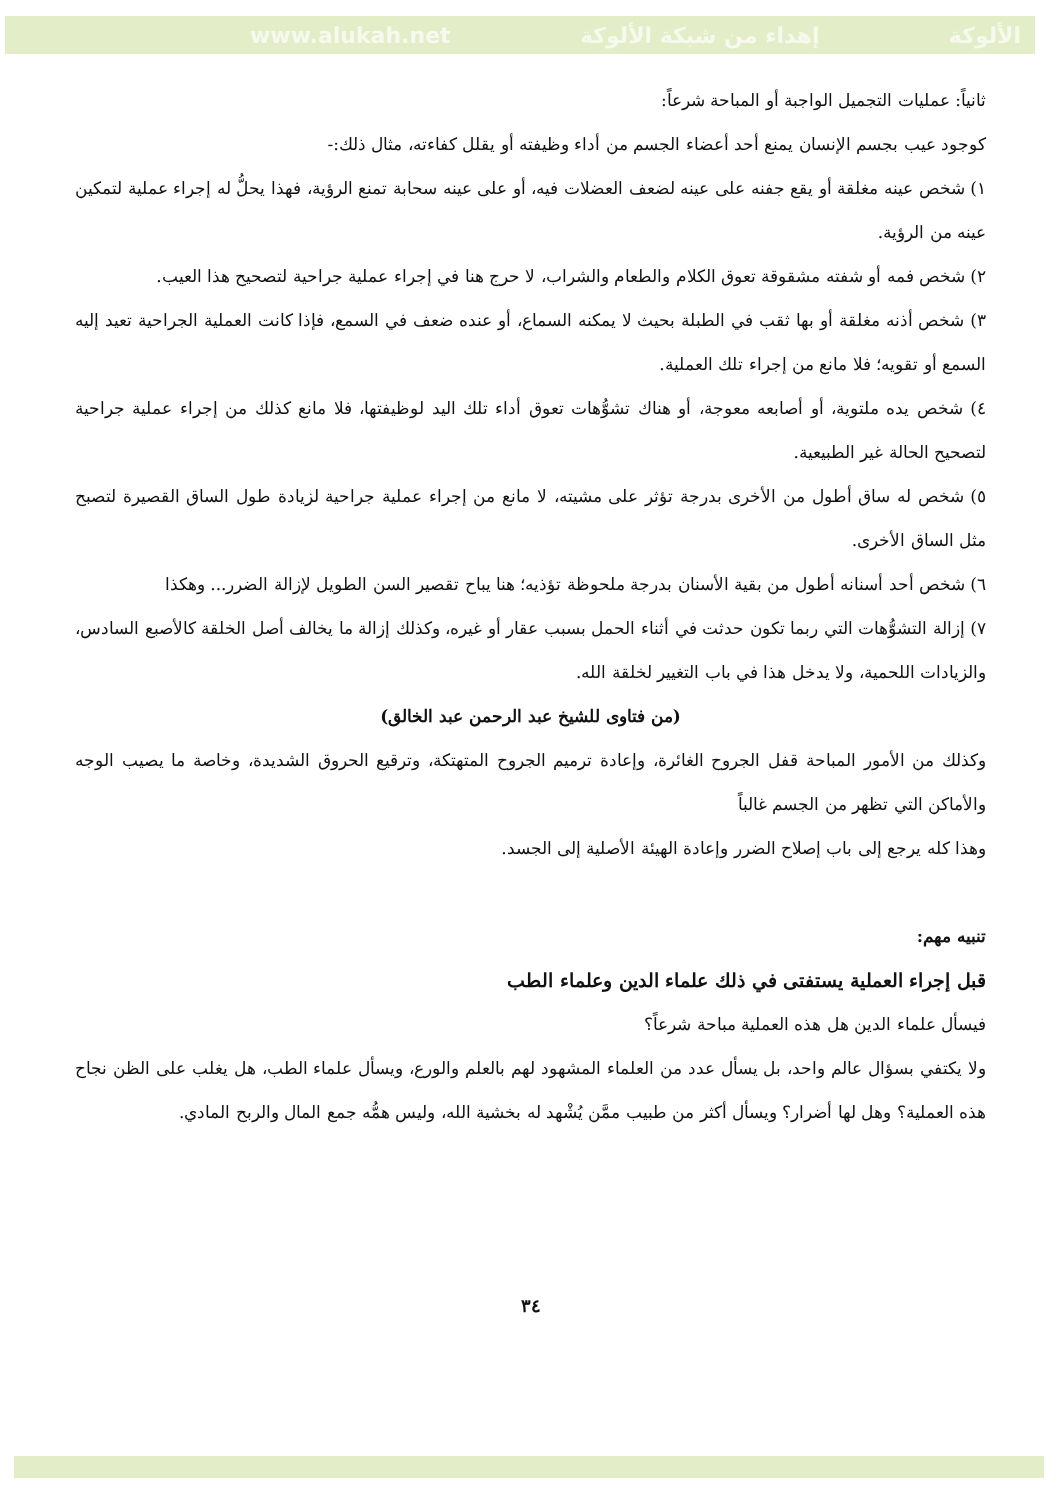www.alukah.net إهداء من شبكة الألوكة الألوكة
ثانياً: عمليات التجميل الواجبة أو المباحة شرعاً:
كوجود عيب بجسم الإنسان يمنع أحد أعضاء الجسم من أداء وظيفته أو يقلل كفاءته، مثال ذلك:-
١) شخص عينه مغلقة أو يقع جفنه على عينه لضعف العضلات فيه، أو على عينه سحابة تمنع الرؤية، فهذا يحلُّ له إجراء عملية لتمكين عينه من الرؤية.
٢) شخص فمه أو شفته مشقوقة تعوق الكلام والطعام والشراب، لا حرج هنا في إجراء عملية جراحية لتصحيح هذا العيب.
٣) شخص أذنه مغلقة أو بها ثقب في الطبلة بحيث لا يمكنه السماع، أو عنده ضعف في السمع، فإذا كانت العملية الجراحية تعيد إليه السمع أو تقويه؛ فلا مانع من إجراء تلك العملية.
٤) شخص يده ملتوية، أو أصابعه معوجة، أو هناك تشوُّهات تعوق أداء تلك اليد لوظيفتها، فلا مانع كذلك من إجراء عملية جراحية لتصحيح الحالة غير الطبيعية.
٥) شخص له ساق أطول من الأخرى بدرجة تؤثر على مشيته، لا مانع من إجراء عملية جراحية لزيادة طول الساق القصيرة لتصبح مثل الساق الأخرى.
٦) شخص أحد أسنانه أطول من بقية الأسنان بدرجة ملحوظة تؤذيه؛ هنا يباح تقصير السن الطويل لإزالة الضرر... وهكذا
٧) إزالة التشوُّهات التي ربما تكون حدثت في أثناء الحمل بسبب عقار أو غيره، وكذلك إزالة ما يخالف أصل الخلقة كالأصبع السادس، والزيادات اللحمية، ولا يدخل هذا في باب التغيير لخلقة الله.
(من فتاوى للشيخ عبد الرحمن عبد الخالق)
وكذلك من الأمور المباحة قفل الجروح الغائرة، وإعادة ترميم الجروح المتهتكة، وترقيع الحروق الشديدة، وخاصة ما يصيب الوجه والأماكن التي تظهر من الجسم غالباً
وهذا كله يرجع إلى باب إصلاح الضرر وإعادة الهيئة الأصلية إلى الجسد.
تنبيه مهم:
قبل إجراء العملية يستفتى في ذلك علماء الدين وعلماء الطب
فيسأل علماء الدين هل هذه العملية مباحة شرعاً؟
ولا يكتفي بسؤال عالم واحد، بل يسأل عدد من العلماء المشهود لهم بالعلم والورع، ويسأل علماء الطب، هل يغلب على الظن نجاح هذه العملية؟ وهل لها أضرار؟ ويسأل أكثر من طبيب ممَّن يُشْهد له بخشية الله، وليس همُّه جمع المال والربح المادي.
٣٤